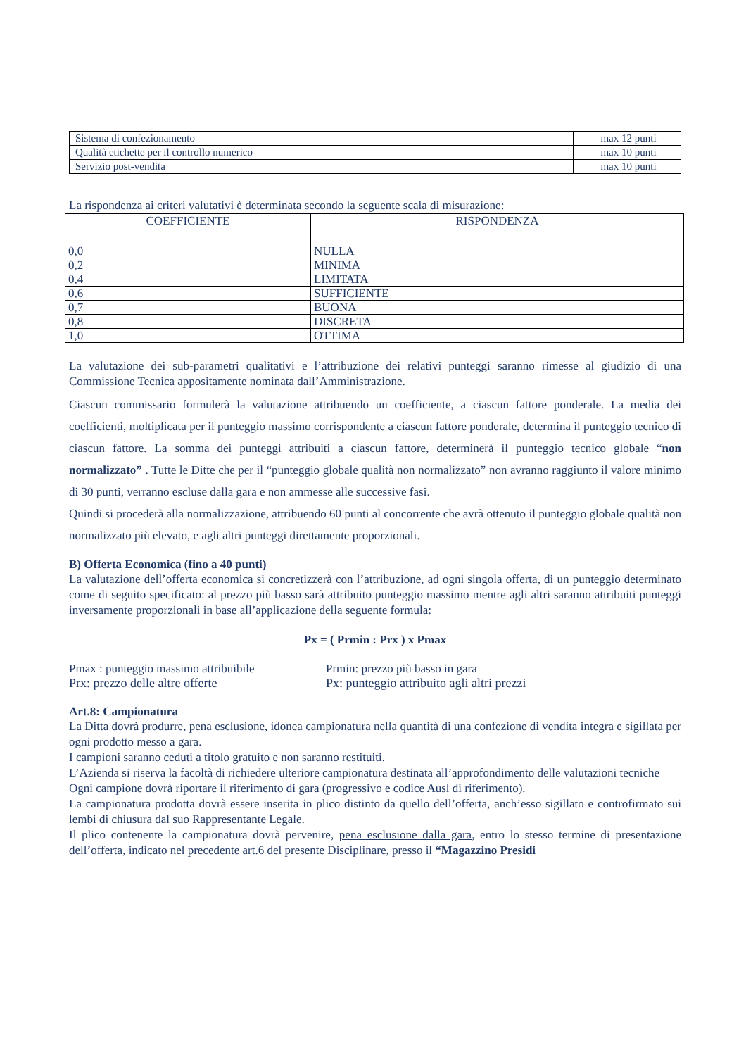| Sistema di confezionamento | max 12 punti |
| Qualità etichette per il controllo numerico | max 10 punti |
| Servizio post-vendita | max 10 punti |
La rispondenza ai criteri valutativi è determinata secondo la seguente scala di misurazione:
| COEFFICIENTE | RISPONDENZA |
| --- | --- |
| 0,0 | NULLA |
| 0,2 | MINIMA |
| 0,4 | LIMITATA |
| 0,6 | SUFFICIENTE |
| 0,7 | BUONA |
| 0,8 | DISCRETA |
| 1,0 | OTTIMA |
La valutazione dei sub-parametri qualitativi e l’attribuzione dei relativi punteggi saranno rimesse al giudizio di una Commissione Tecnica appositamente nominata dall’Amministrazione.
Ciascun commissario formulerà la valutazione attribuendo un coefficiente, a ciascun fattore ponderale. La media dei coefficienti, moltiplicata per il punteggio massimo corrispondente a ciascun fattore ponderale, determina il punteggio tecnico di ciascun fattore. La somma dei punteggi attribuiti a ciascun fattore, determinerà il punteggio tecnico globale “non normalizzato” . Tutte le Ditte che per il “punteggio globale qualità non normalizzato” non avranno raggiunto il valore minimo di 30 punti, verranno escluse dalla gara e non ammesse alle successive fasi.
Quindi si procederà alla normalizzazione, attribuendo 60 punti al concorrente che avrà ottenuto il punteggio globale qualità non normalizzato più elevato, e agli altri punteggi direttamente proporzionali.
B) Offerta Economica (fino a 40 punti)
La valutazione dell’offerta economica si concretizzerà con l’attribuzione, ad ogni singola offerta, di un punteggio determinato come di seguito specificato: al prezzo più basso sarà attribuito punteggio massimo mentre agli altri saranno attribuiti punteggi inversamente proporzionali in base all’applicazione della seguente formula:
Px = ( Prmin : Prx ) x Pmax
Pmax : punteggio massimo attribuibile
Prmin: prezzo più basso in gara
Prx: prezzo delle altre offerte Px: punteggio attribuito agli altri prezzi
Art.8: Campionatura
La Ditta dovrà produrre, pena esclusione, idonea campionatura nella quantità di una confezione di vendita integra e sigillata per ogni prodotto messo a gara.
I campioni saranno ceduti a titolo gratuito e non saranno restituiti.
L’Azienda si riserva la facoltà di richiedere ulteriore campionatura destinata all’approfondimento delle valutazioni tecniche
Ogni campione dovrà riportare il riferimento di gara (progressivo e codice Ausl di riferimento).
La campionatura prodotta dovrà essere inserita in plico distinto da quello dell’offerta, anch’esso sigillato e controfirmato sui lembi di chiusura dal suo Rappresentante Legale.
Il plico contenente la campionatura dovrà pervenire, pena esclusione dalla gara, entro lo stesso termine di presentazione dell’offerta, indicato nel precedente art.6 del presente Disciplinare, presso il “Magazzino Presidi